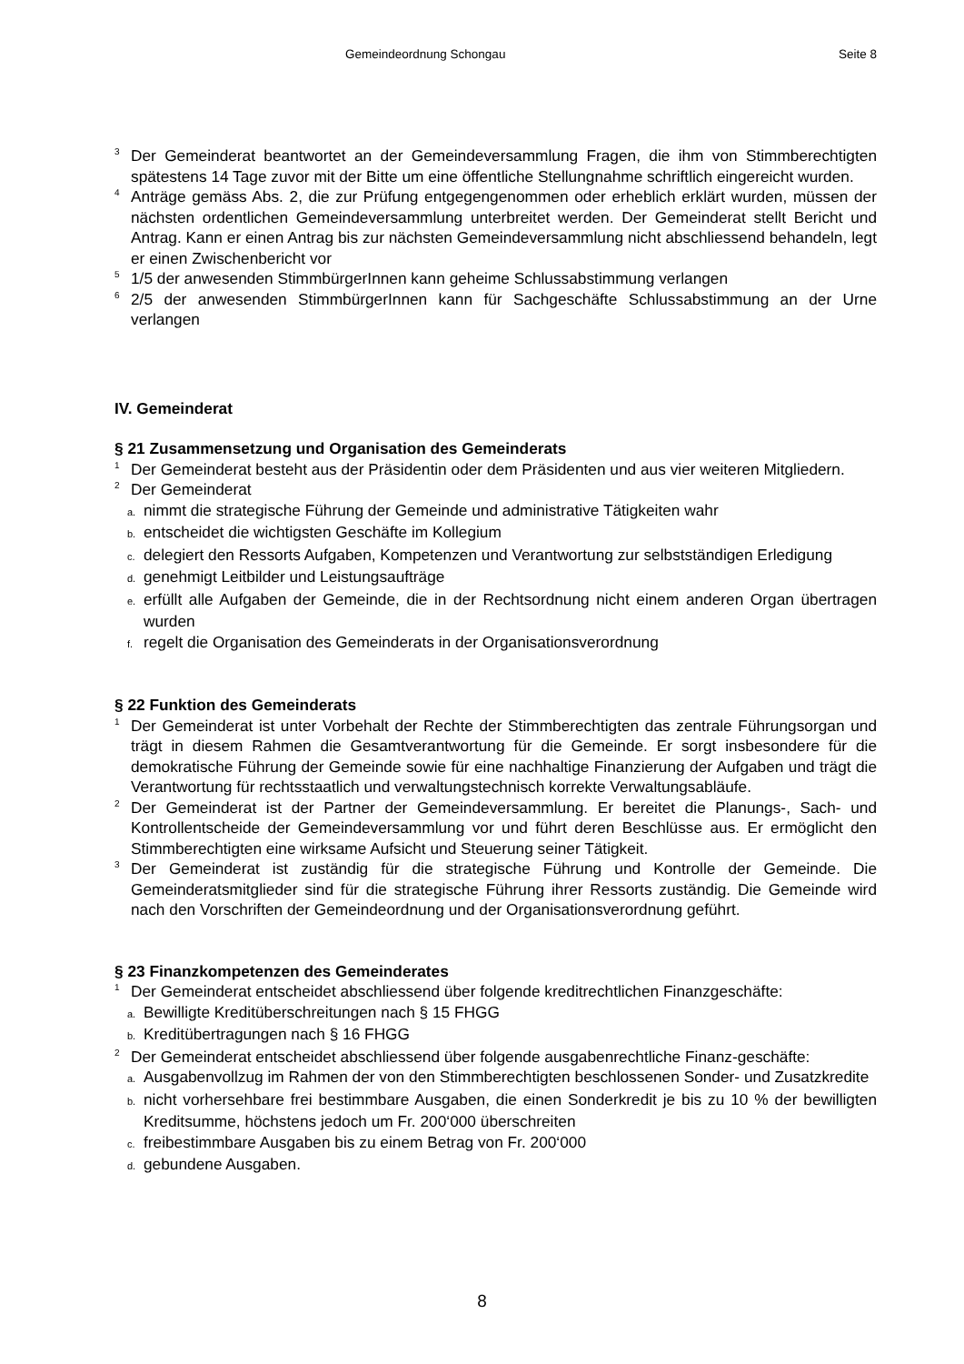Gemeindeordnung Schongau Seite 8
<sup>3</sup> Der Gemeinderat beantwortet an der Gemeindeversammlung Fragen, die ihm von Stimmberechtigten spätestens 14 Tage zuvor mit der Bitte um eine öffentliche Stellungnahme schriftlich eingereicht wurden.
<sup>4</sup> Anträge gemäss Abs. 2, die zur Prüfung entgegengenommen oder erheblich erklärt wurden, müssen der nächsten ordentlichen Gemeindeversammlung unterbreitet werden. Der Gemeinderat stellt Bericht und Antrag. Kann er einen Antrag bis zur nächsten Gemeindeversammlung nicht abschliessend behandeln, legt er einen Zwischenbericht vor
<sup>5</sup> 1/5 der anwesenden StimmbürgerInnen kann geheime Schlussabstimmung verlangen
<sup>6</sup> 2/5 der anwesenden StimmbürgerInnen kann für Sachgeschäfte Schlussabstimmung an der Urne verlangen
IV. Gemeinderat
§ 21 Zusammensetzung und Organisation des Gemeinderats
<sup>1</sup> Der Gemeinderat besteht aus der Präsidentin oder dem Präsidenten und aus vier weiteren Mitgliedern.
<sup>2</sup> Der Gemeinderat
a. nimmt die strategische Führung der Gemeinde und administrative Tätigkeiten wahr
b. entscheidet die wichtigsten Geschäfte im Kollegium
c. delegiert den Ressorts Aufgaben, Kompetenzen und Verantwortung zur selbstständigen Erledigung
d. genehmigt Leitbilder und Leistungsaufträge
e. erfüllt alle Aufgaben der Gemeinde, die in der Rechtsordnung nicht einem anderen Organ übertragen wurden
f. regelt die Organisation des Gemeinderats in der Organisationsverordnung
§ 22 Funktion des Gemeinderats
<sup>1</sup> Der Gemeinderat ist unter Vorbehalt der Rechte der Stimmberechtigten das zentrale Führungsorgan und trägt in diesem Rahmen die Gesamtverantwortung für die Gemeinde. Er sorgt insbesondere für die demokratische Führung der Gemeinde sowie für eine nachhaltige Finanzierung der Aufgaben und trägt die Verantwortung für rechtsstaatlich und verwaltungstechnisch korrekte Verwaltungsabläufe.
<sup>2</sup> Der Gemeinderat ist der Partner der Gemeindeversammlung. Er bereitet die Planungs-, Sach- und Kontrollentscheide der Gemeindeversammlung vor und führt deren Beschlüsse aus. Er ermöglicht den Stimmberechtigten eine wirksame Aufsicht und Steuerung seiner Tätigkeit.
<sup>3</sup> Der Gemeinderat ist zuständig für die strategische Führung und Kontrolle der Gemeinde. Die Gemeinderatsmitglieder sind für die strategische Führung ihrer Ressorts zuständig. Die Gemeinde wird nach den Vorschriften der Gemeindeordnung und der Organisationsverordnung geführt.
§ 23 Finanzkompetenzen des Gemeinderates
<sup>1</sup> Der Gemeinderat entscheidet abschliessend über folgende kreditrechtlichen Finanzgeschäfte:
a. Bewilligte Kreditüberschreitungen nach § 15 FHGG
b. Kreditübertragungen nach § 16 FHGG
<sup>2</sup> Der Gemeinderat entscheidet abschliessend über folgende ausgabenrechtliche Finanz-geschäfte:
a. Ausgabenvollzug im Rahmen der von den Stimmberechtigten beschlossenen Sonder- und Zusatzkredite
b. nicht vorhersehbare frei bestimmbare Ausgaben, die einen Sonderkredit je bis zu 10 % der bewilligten Kreditsumme, höchstens jedoch um Fr. 200‘000 überschreiten
c. freibestimmbare Ausgaben bis zu einem Betrag von Fr. 200‘000
d. gebundene Ausgaben.
8